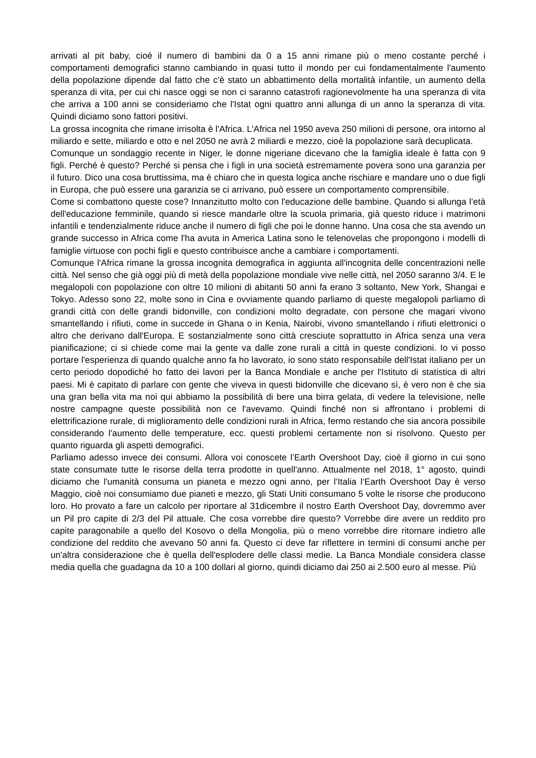arrivati al pit baby, cioè il numero di bambini da 0 a 15 anni rimane più o meno costante perché i comportamenti demografici stanno cambiando in quasi tutto il mondo per cui fondamentalmente l'aumento della popolazione dipende dal fatto che c'è stato un abbattimento della mortalità infantile, un aumento della speranza di vita, per cui chi nasce oggi se non ci saranno catastrofi ragionevolmente ha una speranza di vita che arriva a 100 anni se consideriamo che l'Istat ogni quattro anni allunga di un anno la speranza di vita. Quindi diciamo sono fattori positivi.
La grossa incognita che rimane irrisolta è l'Africa. L'Africa nel 1950 aveva 250 milioni di persone, ora intorno al miliardo e sette, miliardo e otto e nel 2050 ne avrà 2 miliardi e mezzo, cioè la popolazione sarà decuplicata.
Comunque un sondaggio recente in Niger, le donne nigeriane dicevano che la famiglia ideale è fatta con 9 figli. Perché è questo? Perché si pensa che i figli in una società estremamente povera sono una garanzia per il futuro. Dico una cosa bruttissima, ma è chiaro che in questa logica anche rischiare e mandare uno o due figli in Europa, che può essere una garanzia se ci arrivano, può essere un comportamento comprensibile.
Come si combattono queste cose? Innanzitutto molto con l'educazione delle bambine. Quando si allunga l’età dell'educazione femminile, quando si riesce mandarle oltre la scuola primaria, già questo riduce i matrimoni infantili e tendenzialmente riduce anche il numero di figli che poi le donne hanno. Una cosa che sta avendo un grande successo in Africa come l'ha avuta in America Latina sono le telenovelas che propongono i modelli di famiglie virtuose con pochi figli e questo contribuisce anche a cambiare i comportamenti.
Comunque l'Africa rimane la grossa incognita demografica in aggiunta all'incognita delle concentrazioni nelle città. Nel senso che già oggi più di metà della popolazione mondiale vive nelle città, nel 2050 saranno 3/4. E le megalopoli con popolazione con oltre 10 milioni di abitanti 50 anni fa erano 3 soltanto, New York, Shangai e Tokyo. Adesso sono 22, molte sono in Cina e ovviamente quando parliamo di queste megalopoli parliamo di grandi città con delle grandi bidonville, con condizioni molto degradate, con persone che magari vivono smantellando i rifiuti, come in succede in Ghana o in Kenia, Nairobi, vivono smantellando i rifiuti elettronici o altro che derivano dall'Europa. E sostanzialmente sono città cresciute soprattutto in Africa senza una vera pianificazione; ci si chiede come mai la gente va dalle zone rurali a città in queste condizioni. Io vi posso portare l'esperienza di quando qualche anno fa ho lavorato, io sono stato responsabile dell'Istat italiano per un certo periodo dopodiché ho fatto dei lavori per la Banca Mondiale e anche per l'Istituto di statistica di altri paesi. Mi è capitato di parlare con gente che viveva in questi bidonville che dicevano sì, è vero non è che sia una gran bella vita ma noi qui abbiamo la possibilità di bere una birra gelata, di vedere la televisione, nelle nostre campagne queste possibilità non ce l'avevamo. Quindi finché non si affrontano i problemi di elettrificazione rurale, di miglioramento delle condizioni rurali in Africa, fermo restando che sia ancora possibile considerando l'aumento delle temperature, ecc. questi problemi certamente non si risolvono. Questo per quanto riguarda gli aspetti demografici.
Parliamo adesso invece dei consumi. Allora voi conoscete l’Earth Overshoot Day, cioè il giorno in cui sono state consumate tutte le risorse della terra prodotte in quell'anno. Attualmente nel 2018, 1° agosto, quindi diciamo che l'umanità consuma un pianeta e mezzo ogni anno, per l’Italia l‘Earth Overshoot Day è verso Maggio, cioè noi consumiamo due pianeti e mezzo, gli Stati Uniti consumano 5 volte le risorse che producono loro. Ho provato a fare un calcolo per riportare al 31dicembre il nostro Earth Overshoot Day, dovremmo aver un Pil pro capite di 2/3 del Pil attuale. Che cosa vorrebbe dire questo? Vorrebbe dire avere un reddito pro capite paragonabile a quello del Kosovo o della Mongolia, più o meno vorrebbe dire ritornare indietro alle condizione del reddito che avevano 50 anni fa. Questo ci deve far riflettere in termini di consumi anche per un'altra considerazione che è quella dell'esplodere delle classi medie. La Banca Mondiale considera classe media quella che guadagna da 10 a 100 dollari al giorno, quindi diciamo dai 250 ai 2.500 euro al messe. Più